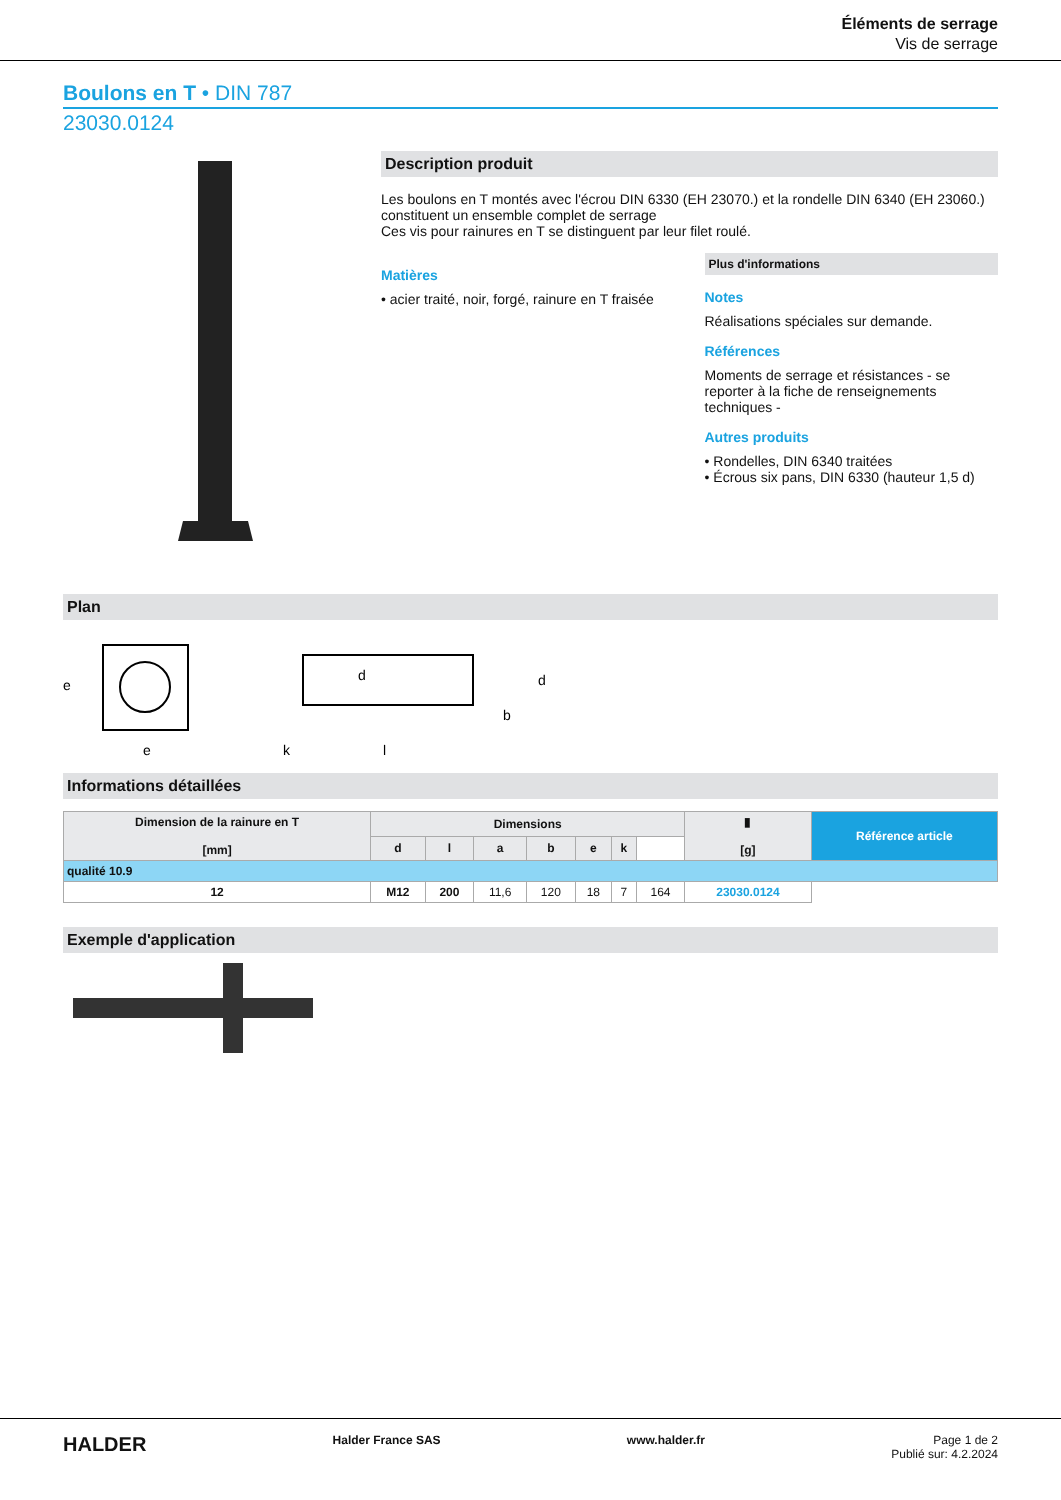Éléments de serrage
Vis de serrage
Boulons en T • DIN 787
23030.0124
Description produit
Les boulons en T montés avec l'écrou DIN 6330 (EH 23070.) et la rondelle DIN 6340 (EH 23060.) constituent un ensemble complet de serrage
Ces vis pour rainures en T se distinguent par leur filet roulé.
Matières
• acier traité, noir, forgé, rainure en T fraisée
Plus d'informations
Notes
Réalisations spéciales sur demande.
Références
Moments de serrage et résistances - se reporter à la fiche de renseignements techniques -
Autres produits
• Rondelles, DIN 6340 traitées
• Écrous six pans, DIN 6330 (hauteur 1,5 d)
Plan
e
b
l
k
e
d
d
Informations détaillées
| Dimension de la rainure en T [mm] | Dimensions | | | | | | | ▮ [g] | Référence article |
| --- | --- | --- | --- | --- | --- | --- | --- | --- | --- |
| | d | l | a | b | e | k | | | |
| qualité 10.9 | | | | | | | | | |
| 12 | M12 | 200 | 11,6 | 120 | 18 | 7 | 164 | 23030.0124 | |
Exemple d'application
HALDER Halder France SAS www.halder.fr Page 1 de 2
Publié sur: 4.2.2024